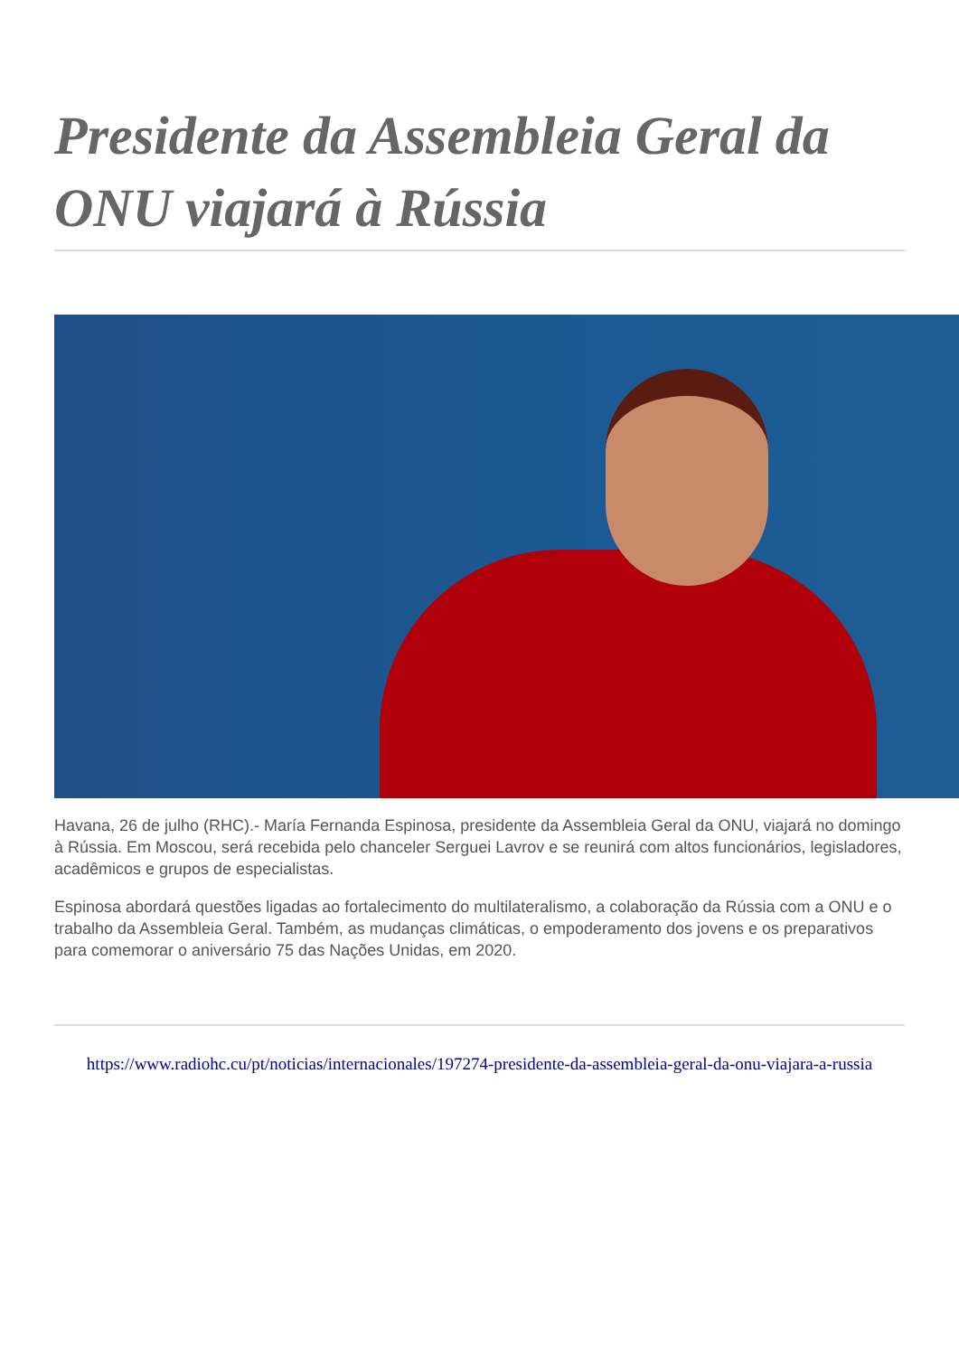Presidente da Assembleia Geral da ONU viajará à Rússia
Havana, 26 de julho (RHC).- María Fernanda Espinosa, presidente da Assembleia Geral da ONU, viajará no domingo à Rússia. Em Moscou, será recebida pelo chanceler Serguei Lavrov e se reunirá com altos funcionários, legisladores, acadêmicos e grupos de especialistas.
Espinosa abordará questões ligadas ao fortalecimento do multilateralismo, a colaboração da Rússia com a ONU e o trabalho da Assembleia Geral. Também, as mudanças climáticas, o empoderamento dos jovens e os preparativos para comemorar o aniversário 75 das Nações Unidas, em 2020.
https://www.radiohc.cu/pt/noticias/internacionales/197274-presidente-da-assembleia-geral-da-onu-viajara-a-russia